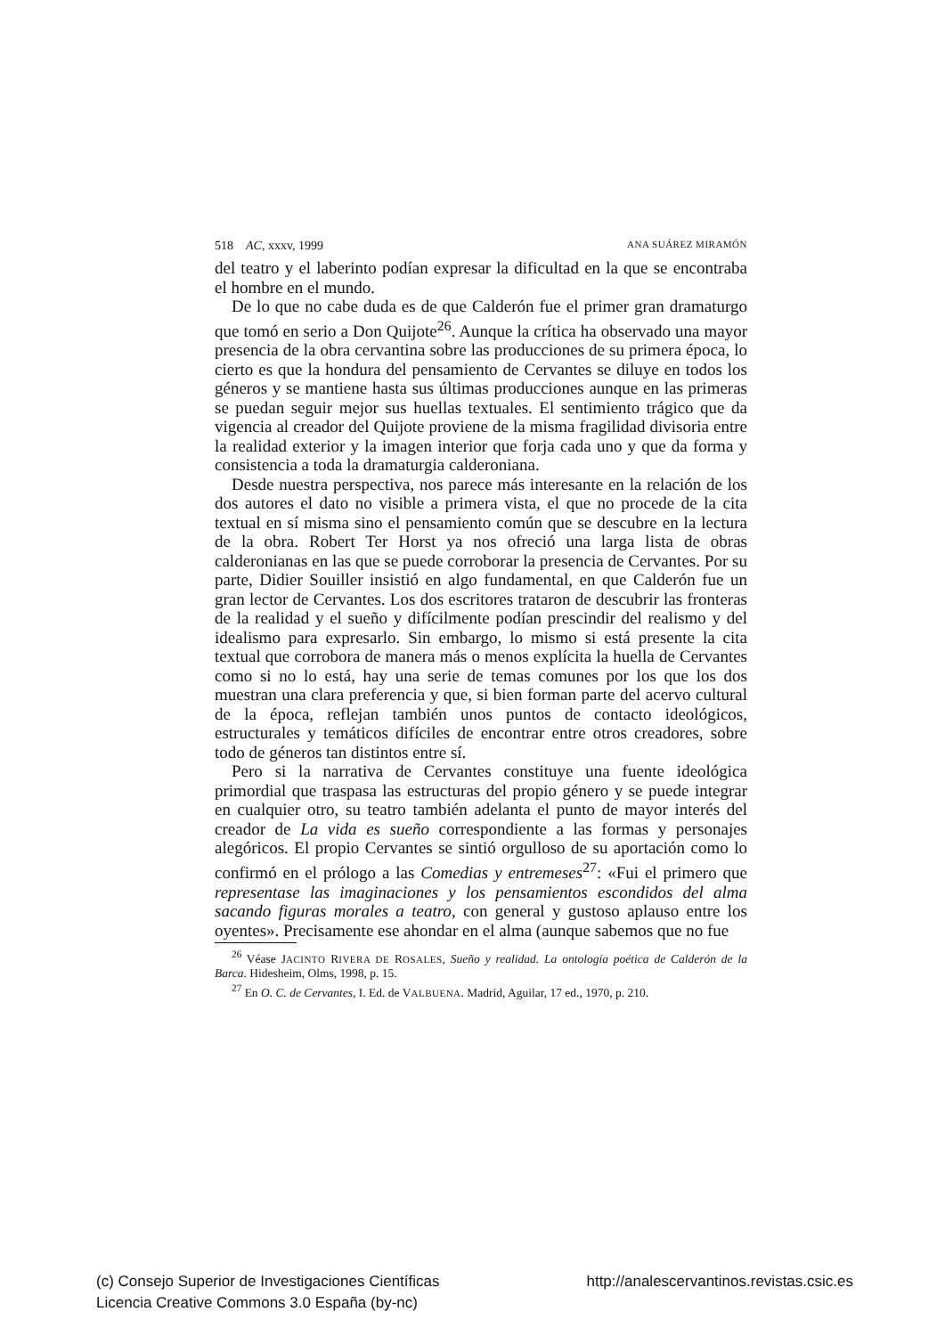518 AC, xxxv, 1999 ANA SUÁREZ MIRAMÓN
del teatro y el laberinto podían expresar la dificultad en la que se encontraba el hombre en el mundo.
De lo que no cabe duda es de que Calderón fue el primer gran dramaturgo que tomó en serio a Don Quijote<sup>26</sup>. Aunque la crítica ha observado una mayor presencia de la obra cervantina sobre las producciones de su primera época, lo cierto es que la hondura del pensamiento de Cervantes se diluye en todos los géneros y se mantiene hasta sus últimas producciones aunque en las primeras se puedan seguir mejor sus huellas textuales. El sentimiento trágico que da vigencia al creador del Quijote proviene de la misma fragilidad divisoria entre la realidad exterior y la imagen interior que forja cada uno y que da forma y consistencia a toda la dramaturgia calderoniana.
Desde nuestra perspectiva, nos parece más interesante en la relación de los dos autores el dato no visible a primera vista, el que no procede de la cita textual en sí misma sino el pensamiento común que se descubre en la lectura de la obra. Robert Ter Horst ya nos ofreció una larga lista de obras calderonianas en las que se puede corroborar la presencia de Cervantes. Por su parte, Didier Souiller insistió en algo fundamental, en que Calderón fue un gran lector de Cervantes. Los dos escritores trataron de descubrir las fronteras de la realidad y el sueño y difícilmente podían prescindir del realismo y del idealismo para expresarlo. Sin embargo, lo mismo si está presente la cita textual que corrobora de manera más o menos explícita la huella de Cervantes como si no lo está, hay una serie de temas comunes por los que los dos muestran una clara preferencia y que, si bien forman parte del acervo cultural de la época, reflejan también unos puntos de contacto ideológicos, estructurales y temáticos difíciles de encontrar entre otros creadores, sobre todo de géneros tan distintos entre sí.
Pero si la narrativa de Cervantes constituye una fuente ideológica primordial que traspasa las estructuras del propio género y se puede integrar en cualquier otro, su teatro también adelanta el punto de mayor interés del creador de La vida es sueño correspondiente a las formas y personajes alegóricos. El propio Cervantes se sintió orgulloso de su aportación como lo confirmó en el prólogo a las Comedias y entremeses<sup>27</sup>: «Fui el primero que representase las imaginaciones y los pensamientos escondidos del alma sacando figuras morales a teatro, con general y gustoso aplauso entre los oyentes». Precisamente ese ahondar en el alma (aunque sabemos que no fue
<sup>26</sup> Véase JACINTO RIVERA DE ROSALES, Sueño y realidad. La ontología poética de Calderón de la Barca. Hidesheim, Olms, 1998, p. 15.
<sup>27</sup> En O. C. de Cervantes, I. Ed. de VALBUENA. Madrid, Aguilar, 17 ed., 1970, p. 210.
http://analescervantinos.revistas.csic.es (c) Consejo Superior de Investigaciones Científicas
Licencia Creative Commons 3.0 España (by-nc)